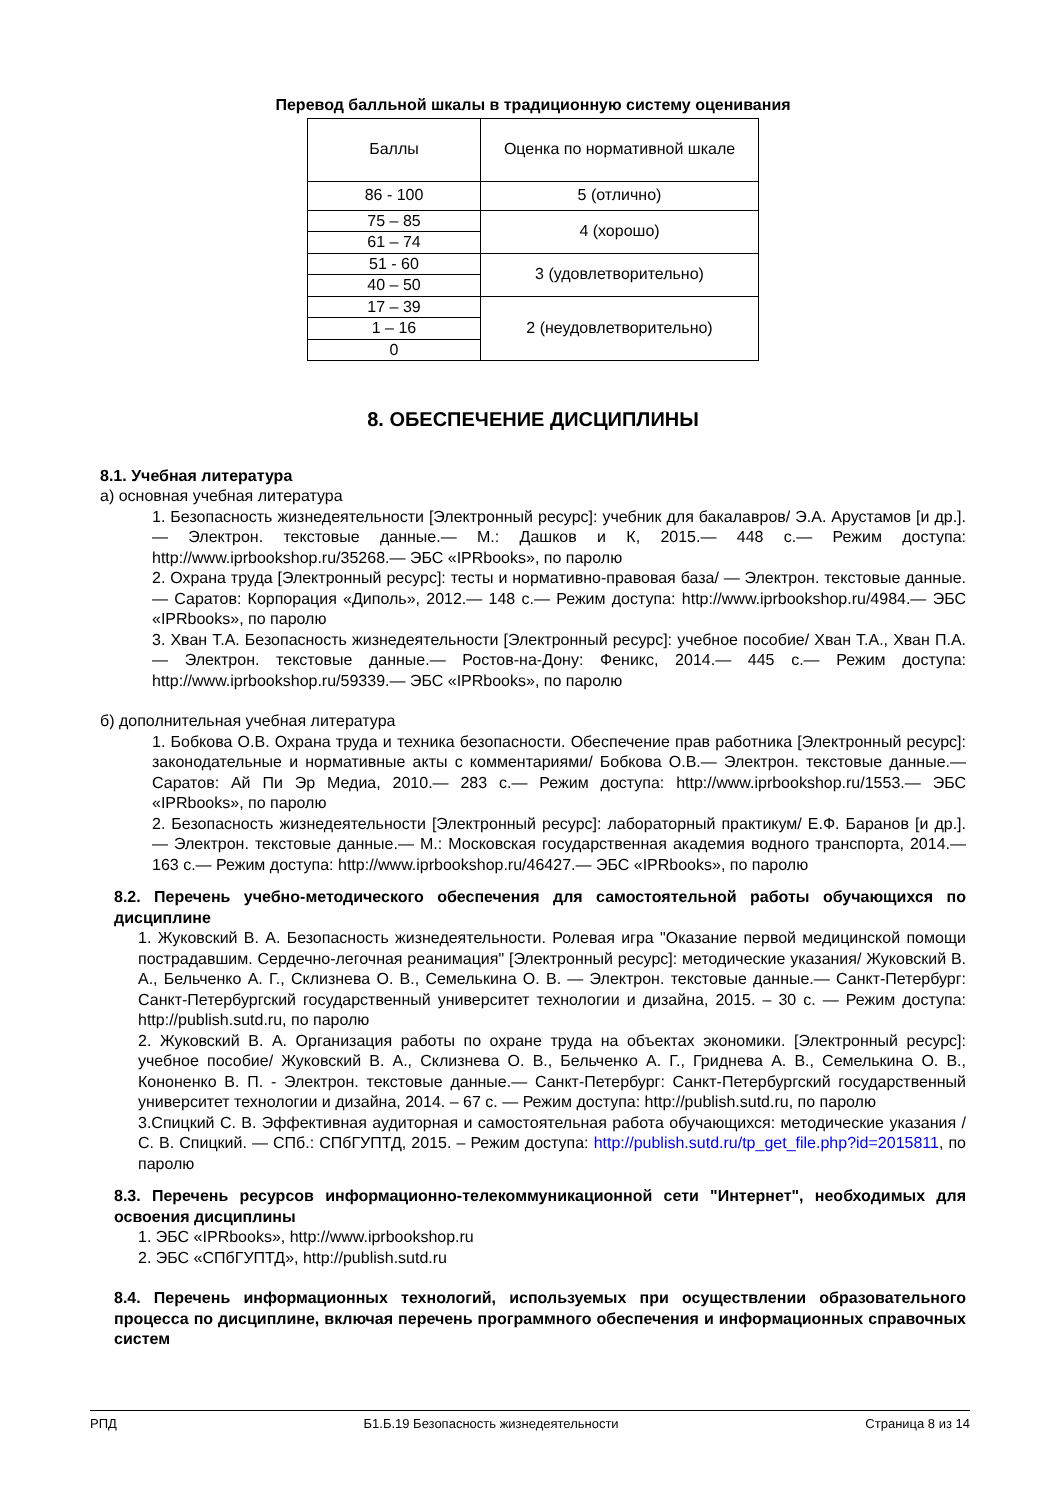Перевод балльной шкалы в традиционную систему оценивания
| Баллы | Оценка по нормативной шкале |
| 86 - 100 | 5 (отлично) |
| 75 – 85 | 4 (хорошо) |
| 61 – 74 | |
| 51 - 60 | 3 (удовлетворительно) |
| 40 – 50 | |
| 17 – 39 | 2 (неудовлетворительно) |
| 1 – 16 | |
| 0 | |
8. ОБЕСПЕЧЕНИЕ ДИСЦИПЛИНЫ
8.1. Учебная литература
а) основная учебная литература
1. Безопасность жизнедеятельности [Электронный ресурс]: учебник для бакалавров/ Э.А. Арустамов [и др.].— Электрон. текстовые данные.— М.: Дашков и К, 2015.— 448 с.— Режим доступа: http://www.iprbookshop.ru/35268.— ЭБС «IPRbooks», по паролю
2. Охрана труда [Электронный ресурс]: тесты и нормативно-правовая база/ — Электрон. текстовые данные.— Саратов: Корпорация «Диполь», 2012.— 148 с.— Режим доступа: http://www.iprbookshop.ru/4984.— ЭБС «IPRbooks», по паролю
3. Хван Т.А. Безопасность жизнедеятельности [Электронный ресурс]: учебное пособие/ Хван Т.А., Хван П.А.— Электрон. текстовые данные.— Ростов-на-Дону: Феникс, 2014.— 445 с.— Режим доступа: http://www.iprbookshop.ru/59339.— ЭБС «IPRbooks», по паролю
б) дополнительная учебная литература
1. Бобкова О.В. Охрана труда и техника безопасности. Обеспечение прав работника [Электронный ресурс]: законодательные и нормативные акты с комментариями/ Бобкова О.В.— Электрон. текстовые данные.— Саратов: Ай Пи Эр Медиа, 2010.— 283 с.— Режим доступа: http://www.iprbookshop.ru/1553.— ЭБС «IPRbooks», по паролю
2. Безопасность жизнедеятельности [Электронный ресурс]: лабораторный практикум/ Е.Ф. Баранов [и др.].— Электрон. текстовые данные.— М.: Московская государственная академия водного транспорта, 2014.— 163 с.— Режим доступа: http://www.iprbookshop.ru/46427.— ЭБС «IPRbooks», по паролю
8.2. Перечень учебно-методического обеспечения для самостоятельной работы обучающихся по дисциплине
1. Жуковский В. А. Безопасность жизнедеятельности. Ролевая игра "Оказание первой медицинской помощи пострадавшим. Сердечно-легочная реанимация" [Электронный ресурс]: методические указания/ Жуковский В. А., Бельченко А. Г., Склизнева О. В., Семелькина О. В. — Электрон. текстовые данные.— Санкт-Петербург: Санкт-Петербургский государственный университет технологии и дизайна, 2015. – 30 с. — Режим доступа: http://publish.sutd.ru, по паролю
2. Жуковский В. А. Организация работы по охране труда на объектах экономики. [Электронный ресурс]: учебное пособие/ Жуковский В. А., Склизнева О. В., Бельченко А. Г., Гриднева А. В., Семелькина О. В., Кононенко В. П. - Электрон. текстовые данные.— Санкт-Петербург: Санкт-Петербургский государственный университет технологии и дизайна, 2014. – 67 с. — Режим доступа: http://publish.sutd.ru, по паролю
3.Спицкий С. В. Эффективная аудиторная и самостоятельная работа обучающихся: методические указания / С. В. Спицкий. — СПб.: СПбГУПТД, 2015. – Режим доступа: http://publish.sutd.ru/tp_get_file.php?id=2015811, по паролю
8.3. Перечень ресурсов информационно-телекоммуникационной сети "Интернет", необходимых для освоения дисциплины
1. ЭБС «IPRbooks», http://www.iprbookshop.ru
2. ЭБС «СПбГУПТД», http://publish.sutd.ru
8.4. Перечень информационных технологий, используемых при осуществлении образовательного процесса по дисциплине, включая перечень программного обеспечения и информационных справочных систем
РПД Б1.Б.19 Безопасность жизнедеятельности Страница 8 из 14